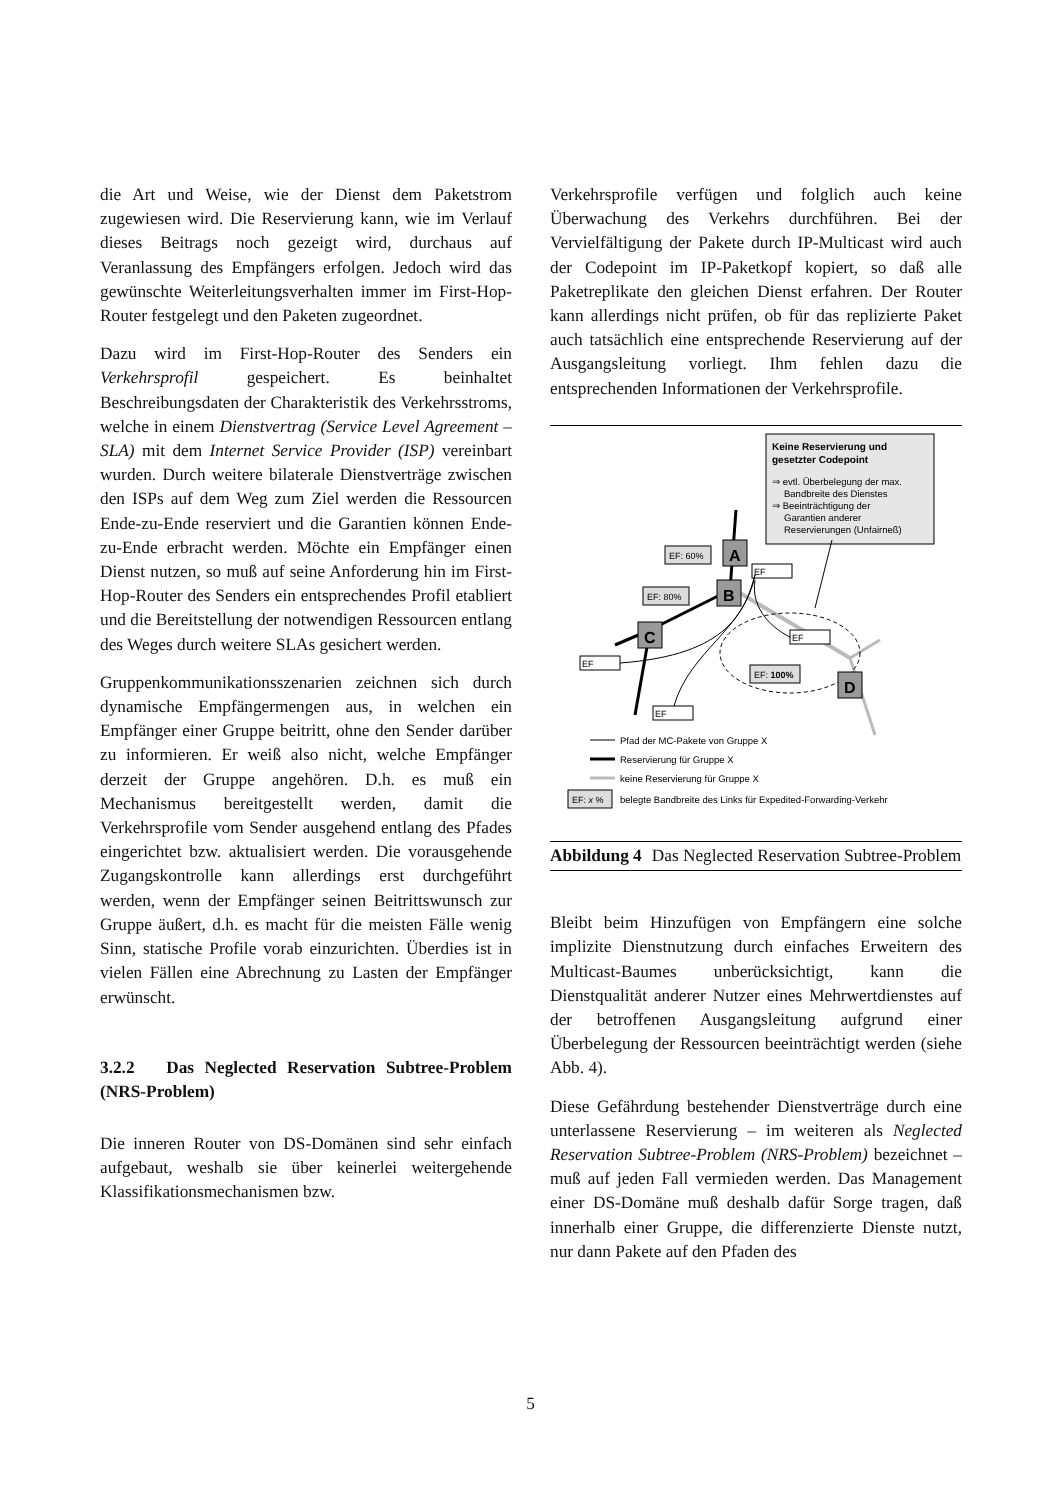die Art und Weise, wie der Dienst dem Paketstrom zugewiesen wird. Die Reservierung kann, wie im Verlauf dieses Beitrags noch gezeigt wird, durchaus auf Veranlassung des Empfängers erfolgen. Jedoch wird das gewünschte Weiterleitungsverhalten immer im First-Hop-Router festgelegt und den Paketen zugeordnet.
Dazu wird im First-Hop-Router des Senders ein Verkehrsprofil gespeichert. Es beinhaltet Beschreibungsdaten der Charakteristik des Verkehrsstroms, welche in einem Dienstvertrag (Service Level Agreement – SLA) mit dem Internet Service Provider (ISP) vereinbart wurden. Durch weitere bilaterale Dienstverträge zwischen den ISPs auf dem Weg zum Ziel werden die Ressourcen Ende-zu-Ende reserviert und die Garantien können Ende-zu-Ende erbracht werden. Möchte ein Empfänger einen Dienst nutzen, so muß auf seine Anforderung hin im First-Hop-Router des Senders ein entsprechendes Profil etabliert und die Bereitstellung der notwendigen Ressourcen entlang des Weges durch weitere SLAs gesichert werden.
Gruppenkommunikationsszenarien zeichnen sich durch dynamische Empfängermengen aus, in welchen ein Empfänger einer Gruppe beitritt, ohne den Sender darüber zu informieren. Er weiß also nicht, welche Empfänger derzeit der Gruppe angehören. D.h. es muß ein Mechanismus bereitgestellt werden, damit die Verkehrsprofile vom Sender ausgehend entlang des Pfades eingerichtet bzw. aktualisiert werden. Die vorausgehende Zugangskontrolle kann allerdings erst durchgeführt werden, wenn der Empfänger seinen Beitrittswunsch zur Gruppe äußert, d.h. es macht für die meisten Fälle wenig Sinn, statische Profile vorab einzurichten. Überdies ist in vielen Fällen eine Abrechnung zu Lasten der Empfänger erwünscht.
3.2.2 Das Neglected Reservation Subtree-Problem (NRS-Problem)
Die inneren Router von DS-Domänen sind sehr einfach aufgebaut, weshalb sie über keinerlei weitergehende Klassifikationsmechanismen bzw.
Verkehrsprofile verfügen und folglich auch keine Überwachung des Verkehrs durchführen. Bei der Vervielfältigung der Pakete durch IP-Multicast wird auch der Codepoint im IP-Paketkopf kopiert, so daß alle Paketreplikate den gleichen Dienst erfahren. Der Router kann allerdings nicht prüfen, ob für das replizierte Paket auch tatsächlich eine entsprechende Reservierung auf der Ausgangsleitung vorliegt. Ihm fehlen dazu die entsprechenden Informationen der Verkehrsprofile.
Keine Reservierung und
gesetzter Codepoint
⇒ evtl. Überbelegung der max.
Bandbreite des Dienstes
⇒ Beeinträchtigung der
Garantien anderer
Reservierungen (Unfairneß)
A
B
C
D
EF: 60%
EF: 80%
EF: 100%
EF
EF
EF
EF
Pfad der MC-Pakete von Gruppe X
Reservierung für Gruppe X
keine Reservierung für Gruppe X
EF: x %
belegte Bandbreite des Links für Expedited-Forwarding-Verkehr
Abbildung 4 Das Neglected Reservation Subtree-Problem
Bleibt beim Hinzufügen von Empfängern eine solche implizite Dienstnutzung durch einfaches Erweitern des Multicast-Baumes unberücksichtigt, kann die Dienstqualität anderer Nutzer eines Mehrwertdienstes auf der betroffenen Ausgangsleitung aufgrund einer Überbelegung der Ressourcen beeinträchtigt werden (siehe Abb. 4).
Diese Gefährdung bestehender Dienstverträge durch eine unterlassene Reservierung – im weiteren als Neglected Reservation Subtree-Problem (NRS-Problem) bezeichnet – muß auf jeden Fall vermieden werden. Das Management einer DS-Domäne muß deshalb dafür Sorge tragen, daß innerhalb einer Gruppe, die differenzierte Dienste nutzt, nur dann Pakete auf den Pfaden des
5